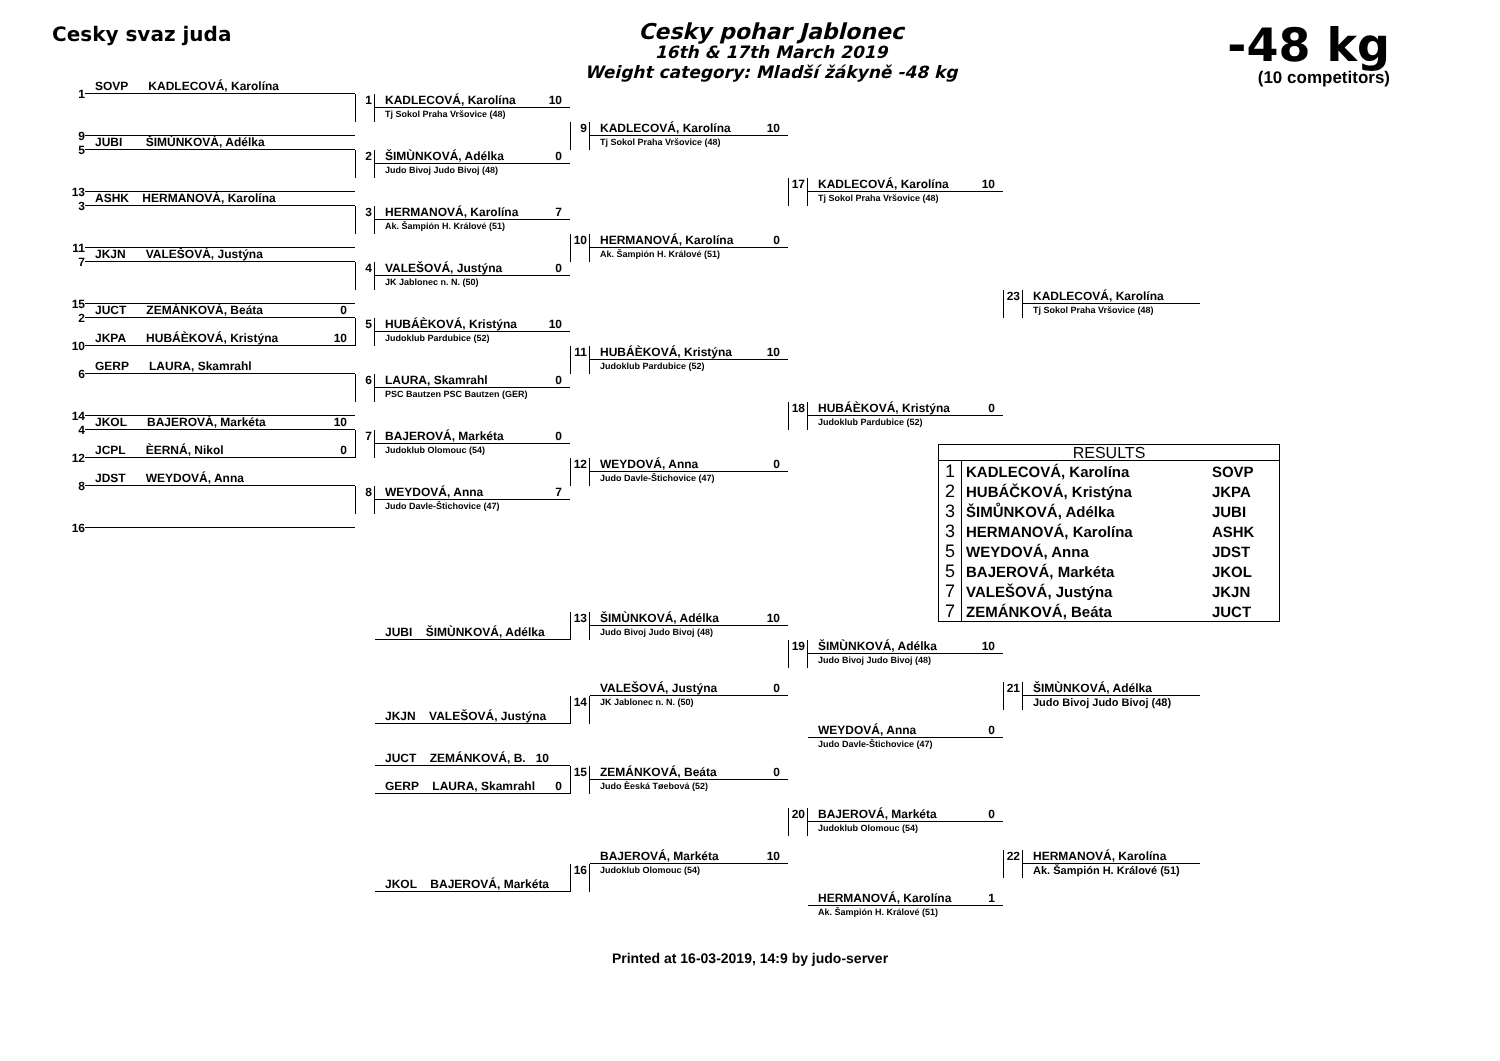Cesky svaz juda
Cesky pohar Jablonec
16th & 17th March 2019
Weight category: Mladší žákyně -48 kg
-48 kg
(10 competitors)
1
SOVP KADLECOVÁ, Karolína
KADLECOVÁ, Karolína 10
1
Tj Sokol Praha Vršovice (48)
9
KADLECOVÁ, Karolína 10
9
5
JUBI ŠIMÙNKOVÁ, Adélka
Tj Sokol Praha Vršovice (48)
ŠIMÙNKOVÁ, Adélka 0
2
Judo Bivoj Judo Bivoj (48)
13
KADLECOVÁ, Karolína 10
17
3
ASHK HERMANOVÁ, Karolína
Tj Sokol Praha Vršovice (48)
HERMANOVÁ, Karolína 7
3
Ak. Šampión H. Králové (51)
11
HERMANOVÁ, Karolína 0
10
7
JKJN VALEŠOVÁ, Justýna
Ak. Šampión H. Králové (51)
VALEŠOVÁ, Justýna 0
4
JK Jablonec n. N. (50)
15
KADLECOVÁ, Karolína
23
2
JUCT ZEMÁNKOVÁ, Beáta 0
Tj Sokol Praha Vršovice (48)
HUBÁÈKOVÁ, Kristýna 10
5
10
JKPA HUBÁÈKOVÁ, Kristýna 10
Judoklub Pardubice (52)
HUBÁÈKOVÁ, Kristýna 10
11
6
GERP LAURA, Skamrahl
Judoklub Pardubice (52)
LAURA, Skamrahl 0
6
PSC Bautzen PSC Bautzen (GER)
14
HUBÁÈKOVÁ, Kristýna 0
18
4
JKOL BAJEROVÁ, Markéta 10
Judoklub Pardubice (52)
BAJEROVÁ, Markéta 0
7
12
JCPL ÈERNÁ, Nikol 0
Judoklub Olomouc (54)
| RESULTS | | |
| --- | --- | --- |
| 1 | KADLECOVÁ, Karolína | SOVP |
| 2 | HUBÁČKOVÁ, Kristýna | JKPA |
| 3 | ŠIMŮNKOVÁ, Adélka | JUBI |
| 3 | HERMANOVÁ, Karolína | ASHK |
| 5 | WEYDOVÁ, Anna | JDST |
| 5 | BAJEROVÁ, Markéta | JKOL |
| 7 | VALEŠOVÁ, Justýna | JKJN |
| 7 | ZEMÁNKOVÁ, Beáta | JUCT |
WEYDOVÁ, Anna 0
12
8
JDST WEYDOVÁ, Anna
Judo Davle-Štichovice (47)
WEYDOVÁ, Anna 7
8
Judo Davle-Štichovice (47)
16
ŠIMÙNKOVÁ, Adélka 10
13
JUBI ŠIMÙNKOVÁ, Adélka
Judo Bivoj Judo Bivoj (48)
ŠIMÙNKOVÁ, Adélka 10
19
Judo Bivoj Judo Bivoj (48)
VALEŠOVÁ, Justýna 0
ŠIMÙNKOVÁ, Adélka
21
JK Jablonec n. N. (50)
14
Judo Bivoj Judo Bivoj (48)
JKJN VALEŠOVÁ, Justýna
WEYDOVÁ, Anna 0
Judo Davle-Štichovice (47)
JUCT ZEMÁNKOVÁ, B. 10
ZEMÁNKOVÁ, Beáta 0
15
Judo Èeská Tøebová (52)
GERP LAURA, Skamrahl 0
BAJEROVÁ, Markéta 0
20
Judoklub Olomouc (54)
BAJEROVÁ, Markéta 10
HERMANOVÁ, Karolína
22
Judoklub Olomouc (54)
16
Ak. Šampión H. Králové (51)
JKOL BAJEROVÁ, Markéta
HERMANOVÁ, Karolína 1
Ak. Šampión H. Králové (51)
Printed at 16-03-2019, 14:9 by judo-server